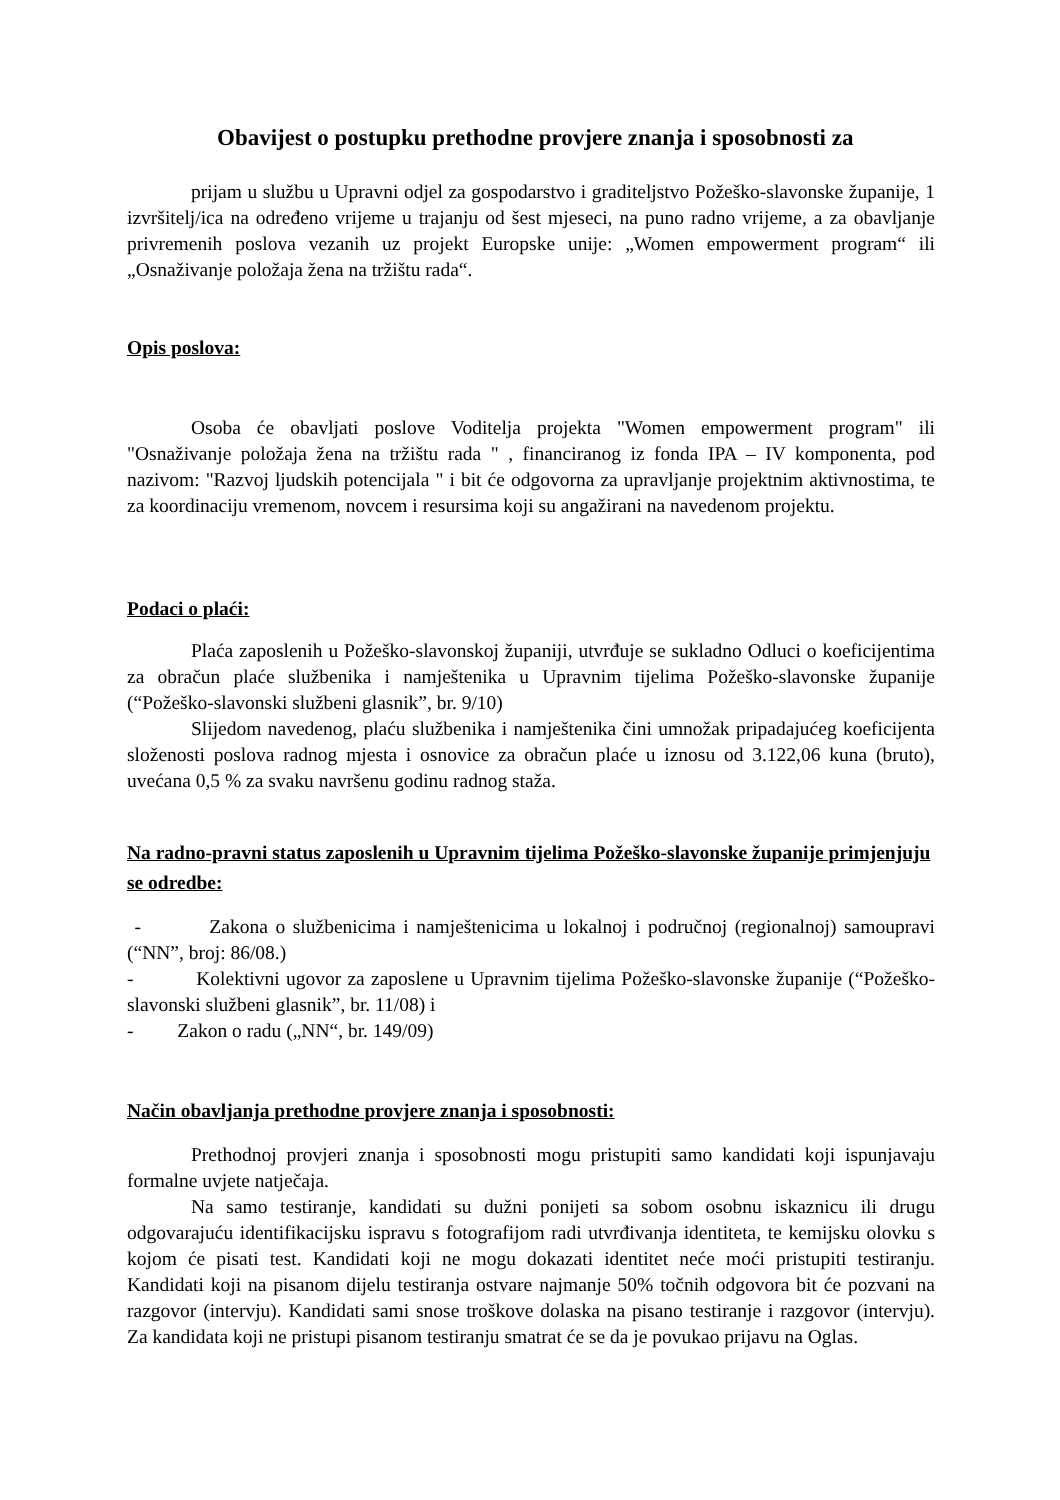Obavijest o postupku prethodne provjere znanja i sposobnosti za
prijam u službu u Upravni odjel za gospodarstvo i graditeljstvo Požeško-slavonske županije, 1 izvršitelj/ica na određeno vrijeme u trajanju od šest mjeseci, na puno radno vrijeme, a za obavljanje privremenih poslova vezanih uz projekt Europske unije: „Women empowerment program“ ili „Osnaživanje položaja žena na tržištu rada“.
Opis poslova:
Osoba će obavljati poslove Voditelja projekta "Women empowerment program" ili "Osnaživanje položaja žena na tržištu rada " , financiranog iz fonda IPA – IV komponenta, pod nazivom: "Razvoj ljudskih potencijala " i bit će odgovorna za upravljanje projektnim aktivnostima, te za koordinaciju vremenom, novcem i resursima koji su angažirani na navedenom projektu.
Podaci o plaći:
Plaća zaposlenih u Požeško-slavonskoj županiji, utvrđuje se sukladno Odluci o koeficijentima za obračun plaće službenika i namještenika u Upravnim tijelima Požeško-slavonske županije (“Požeško-slavonski službeni glasnik”, br. 9/10)
Slijedom navedenog, plaću službenika i namještenika čini umnožak pripadajućeg koeficijenta složenosti poslova radnog mjesta i osnovice za obračun plaće u iznosu od 3.122,06 kuna (bruto), uvećana 0,5 % za svaku navršenu godinu radnog staža.
Na radno-pravni status zaposlenih u Upravnim tijelima Požeško-slavonske županije primjenjuju se odredbe:
- Zakona o službenicima i namještenicima u lokalnoj i područnoj (regionalnoj) samoupravi (“NN”, broj: 86/08.)
- Kolektivni ugovor za zaposlene u Upravnim tijelima Požeško-slavonske županije (“Požeško-slavonski službeni glasnik”, br. 11/08) i
- Zakon o radu („NN“, br. 149/09)
Način obavljanja prethodne provjere znanja i sposobnosti:
Prethodnoj provjeri znanja i sposobnosti mogu pristupiti samo kandidati koji ispunjavaju formalne uvjete natječaja.
Na samo testiranje, kandidati su dužni ponijeti sa sobom osobnu iskaznicu ili drugu odgovarajuću identifikacijsku ispravu s fotografijom radi utvrđivanja identiteta, te kemijsku olovku s kojom će pisati test. Kandidati koji ne mogu dokazati identitet neće moći pristupiti testiranju. Kandidati koji na pisanom dijelu testiranja ostvare najmanje 50% točnih odgovora bit će pozvani na razgovor (intervju). Kandidati sami snose troškove dolaska na pisano testiranje i razgovor (intervju). Za kandidata koji ne pristupi pisanom testiranju smatrat će se da je povukao prijavu na Oglas.